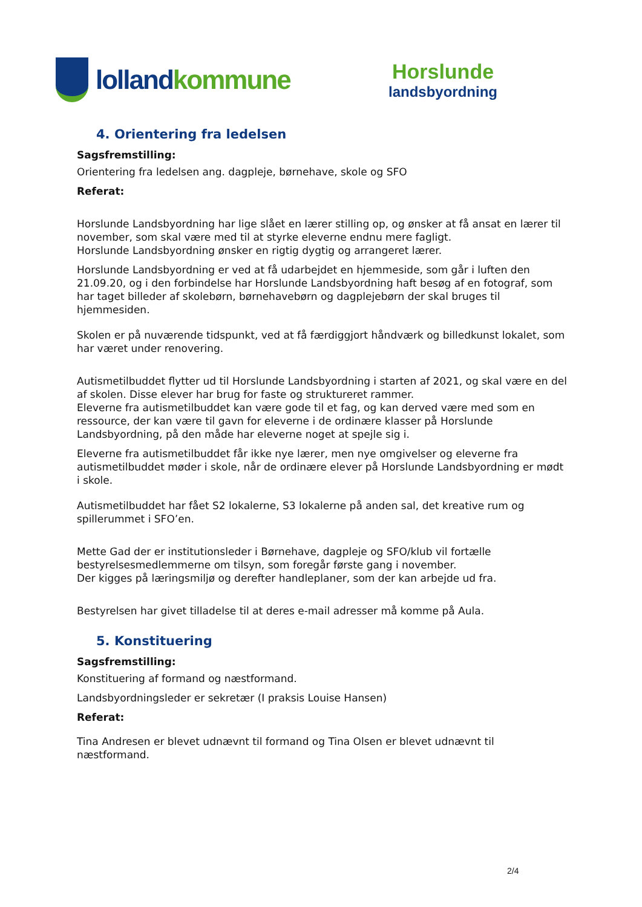lolland kommune
Horslunde
landsbyordning
4. Orientering fra ledelsen
Sagsfremstilling:
Orientering fra ledelsen ang. dagpleje, børnehave, skole og SFO
Referat:
Horslunde Landsbyordning har lige slået en lærer stilling op, og ønsker at få ansat en lærer til november, som skal være med til at styrke eleverne endnu mere fagligt.
Horslunde Landsbyordning ønsker en rigtig dygtig og arrangeret lærer.
Horslunde Landsbyordning er ved at få udarbejdet en hjemmeside, som går i luften den 21.09.20, og i den forbindelse har Horslunde Landsbyordning haft besøg af en fotograf, som har taget billeder af skolebørn, børnehavebørn og dagplejebørn der skal bruges til hjemmesiden.
Skolen er på nuværende tidspunkt, ved at få færdiggjort håndværk og billedkunst lokalet, som har været under renovering.
Autismetilbuddet flytter ud til Horslunde Landsbyordning i starten af 2021, og skal være en del af skolen. Disse elever har brug for faste og struktureret rammer.
Eleverne fra autismetilbuddet kan være gode til et fag, og kan derved være med som en ressource, der kan være til gavn for eleverne i de ordinære klasser på Horslunde Landsbyordning, på den måde har eleverne noget at spejle sig i.
Eleverne fra autismetilbuddet får ikke nye lærer, men nye omgivelser og eleverne fra autismetilbuddet møder i skole, når de ordinære elever på Horslunde Landsbyordning er mødt i skole.
Autismetilbuddet har fået S2 lokalerne, S3 lokalerne på anden sal, det kreative rum og spillerummet i SFO’en.
Mette Gad der er institutionsleder i Børnehave, dagpleje og SFO/klub vil fortælle bestyrelsesmedlemmerne om tilsyn, som foregår første gang i november.
Der kigges på læringsmiljø og derefter handleplaner, som der kan arbejde ud fra.
Bestyrelsen har givet tilladelse til at deres e-mail adresser må komme på Aula.
5. Konstituering
Sagsfremstilling:
Konstituering af formand og næstformand.
Landsbyordningsleder er sekretær (I praksis Louise Hansen)
Referat:
Tina Andresen er blevet udnævnt til formand og Tina Olsen er blevet udnævnt til næstformand.
2/4